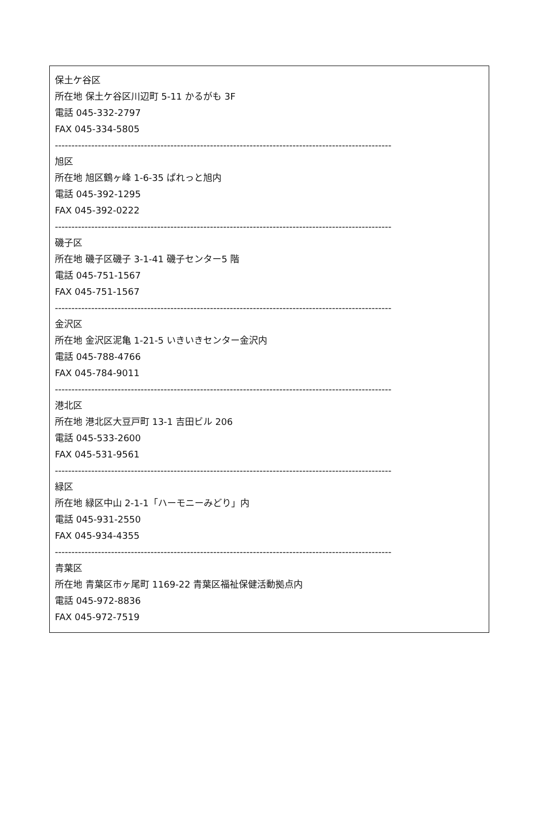保土ケ谷区
所在地 保土ケ谷区川辺町 5-11 かるがも 3F
電話 045-332-2797
FAX 045-334-5805
------------------------------------------------------------------------------------------------------
旭区
所在地 旭区鶴ヶ峰 1-6-35 ぱれっと旭内
電話 045-392-1295
FAX 045-392-0222
------------------------------------------------------------------------------------------------------
磯子区
所在地 磯子区磯子 3-1-41 磯子センター5 階
電話 045-751-1567
FAX 045-751-1567
------------------------------------------------------------------------------------------------------
金沢区
所在地 金沢区泥亀 1-21-5 いきいきセンター金沢内
電話 045-788-4766
FAX 045-784-9011
------------------------------------------------------------------------------------------------------
港北区
所在地 港北区大豆戸町 13-1 吉田ビル 206
電話 045-533-2600
FAX 045-531-9561
------------------------------------------------------------------------------------------------------
緑区
所在地 緑区中山 2-1-1「ハーモニーみどり」内
電話 045-931-2550
FAX 045-934-4355
------------------------------------------------------------------------------------------------------
青葉区
所在地 青葉区市ヶ尾町 1169-22 青葉区福祉保健活動拠点内
電話 045-972-8836
FAX 045-972-7519